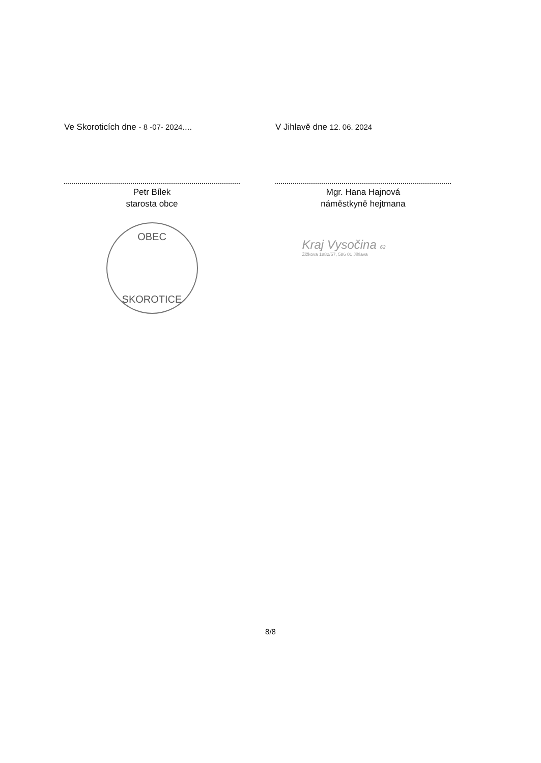Ve Skoroticích dne - 8 -07- 2024....
Petr Bílek
starosta obce
OBEC
SKOROTICE
V Jihlavě dne 12. 06. 2024
Mgr. Hana Hajnová
náměstkyně hejtmana
Kraj Vysočina 62
Žižkova 1882/57, 586 01 Jihlava
8/8